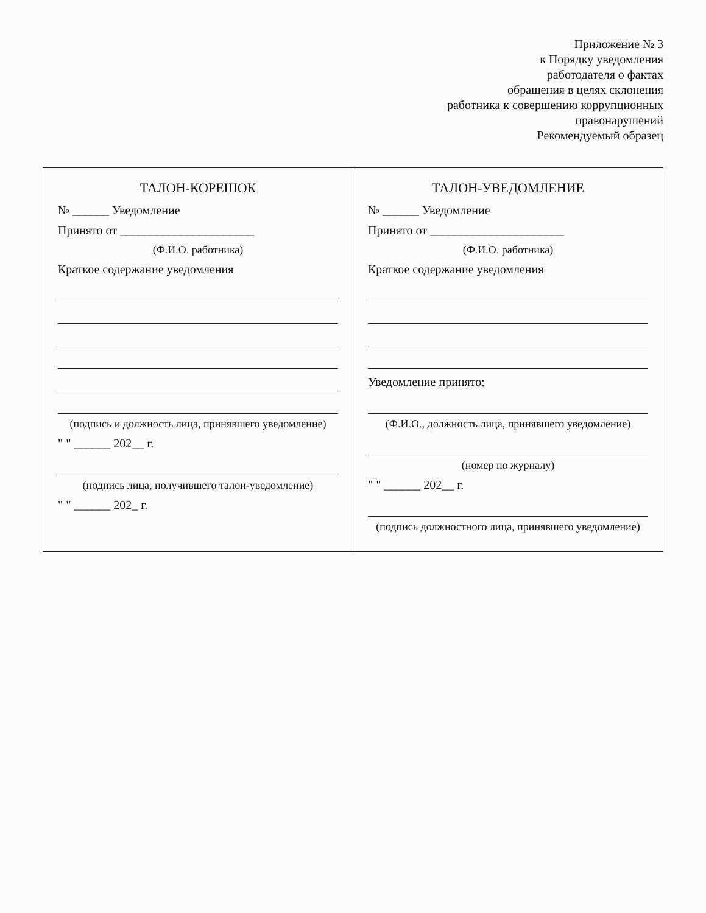Приложение № 3
к Порядку уведомления
работодателя о фактах
обращения в целях склонения
работника к совершению коррупционных
правонарушений
Рекомендуемый образец
| ТАЛОН-КОРЕШОК № ______ Уведомление Принято от ______________________ (Ф.И.О. работника) Краткое содержание уведомления (подпись и должность лица, принявшего уведомление) " " ______ 202__ г. (подпись лица, получившего талон-уведомление) " " ______ 202_ г. | ТАЛОН-УВЕДОМЛЕНИЕ № ______ Уведомление Принято от ______________________ (Ф.И.О. работника) Краткое содержание уведомления Уведомление принято: (Ф.И.О., должность лица, принявшего уведомление) (номер по журналу) " " ______ 202__ г. (подпись должностного лица, принявшего уведомление) |